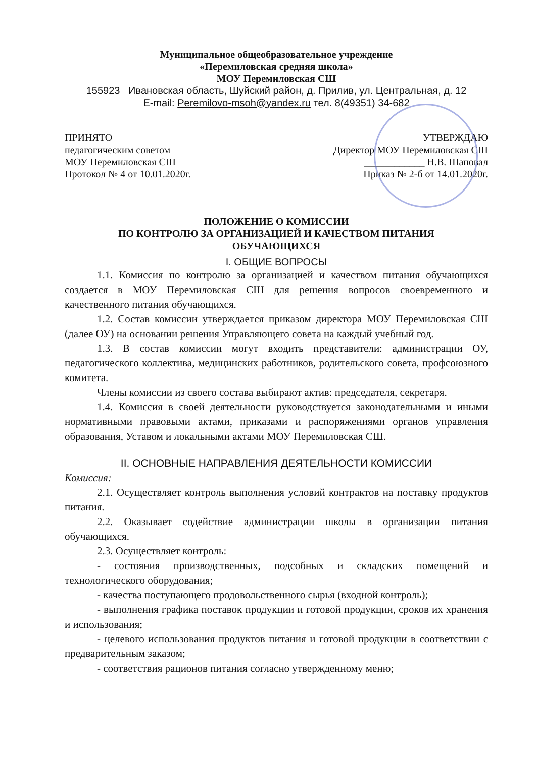Муниципальное общеобразовательное учреждение
«Перемиловская средняя школа»
МОУ Перемиловская СШ
155923 Ивановская область, Шуйский район, д. Прилив, ул. Центральная, д. 12
E-mail: Peremilovo-msoh@yandex.ru тел. 8(49351) 34-682
ПРИНЯТО
педагогическим советом
МОУ Перемиловская СШ
Протокол № 4 от 10.01.2020г.
УТВЕРЖДАЮ
Директор МОУ Перемиловская СШ
____________ Н.В. Шаповал
Приказ № 2-б от 14.01.2020г.
ПОЛОЖЕНИЕ О КОМИССИИ
ПО КОНТРОЛЮ ЗА ОРГАНИЗАЦИЕЙ И КАЧЕСТВОМ ПИТАНИЯ
ОБУЧАЮЩИХСЯ
I. ОБЩИЕ ВОПРОСЫ
1.1. Комиссия по контролю за организацией и качеством питания обучающихся создается в МОУ Перемиловская СШ для решения вопросов своевременного и качественного питания обучающихся.
1.2. Состав комиссии утверждается приказом директора МОУ Перемиловская СШ (далее ОУ) на основании решения Управляющего совета на каждый учебный год.
1.3. В состав комиссии могут входить представители: администрации ОУ, педагогического коллектива, медицинских работников, родительского совета, профсоюзного комитета.
Члены комиссии из своего состава выбирают актив: председателя, секретаря.
1.4. Комиссия в своей деятельности руководствуется законодательными и иными нормативными правовыми актами, приказами и распоряжениями органов управления образования, Уставом и локальными актами МОУ Перемиловская СШ.
II. ОСНОВНЫЕ НАПРАВЛЕНИЯ ДЕЯТЕЛЬНОСТИ КОМИССИИ
Комиссия:
2.1. Осуществляет контроль выполнения условий контрактов на поставку продуктов питания.
2.2. Оказывает содействие администрации школы в организации питания обучающихся.
2.3. Осуществляет контроль:
- состояния производственных, подсобных и складских помещений и технологического оборудования;
- качества поступающего продовольственного сырья (входной контроль);
- выполнения графика поставок продукции и готовой продукции, сроков их хранения и использования;
- целевого использования продуктов питания и готовой продукции в соответствии с предварительным заказом;
- соответствия рационов питания согласно утвержденному меню;